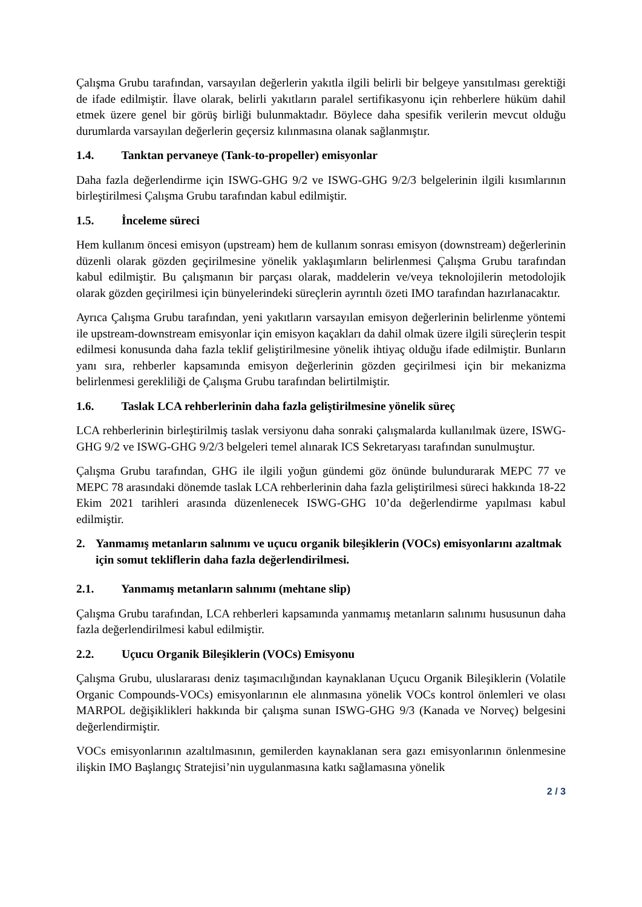Çalışma Grubu tarafından, varsayılan değerlerin yakıtla ilgili belirli bir belgeye yansıtılması gerektiği de ifade edilmiştir. İlave olarak, belirli yakıtların paralel sertifikasyonu için rehberlere hüküm dahil etmek üzere genel bir görüş birliği bulunmaktadır. Böylece daha spesifik verilerin mevcut olduğu durumlarda varsayılan değerlerin geçersiz kılınmasına olanak sağlanmıştır.
1.4. Tanktan pervaneye (Tank-to-propeller) emisyonlar
Daha fazla değerlendirme için ISWG-GHG 9/2 ve ISWG-GHG 9/2/3 belgelerinin ilgili kısımlarının birleştirilmesi Çalışma Grubu tarafından kabul edilmiştir.
1.5. İnceleme süreci
Hem kullanım öncesi emisyon (upstream) hem de kullanım sonrası emisyon (downstream) değerlerinin düzenli olarak gözden geçirilmesine yönelik yaklaşımların belirlenmesi Çalışma Grubu tarafından kabul edilmiştir. Bu çalışmanın bir parçası olarak, maddelerin ve/veya teknolojilerin metodolojik olarak gözden geçirilmesi için bünyelerindeki süreçlerin ayrıntılı özeti IMO tarafından hazırlanacaktır.
Ayrıca Çalışma Grubu tarafından, yeni yakıtların varsayılan emisyon değerlerinin belirlenme yöntemi ile upstream-downstream emisyonlar için emisyon kaçakları da dahil olmak üzere ilgili süreçlerin tespit edilmesi konusunda daha fazla teklif geliştirilmesine yönelik ihtiyaç olduğu ifade edilmiştir. Bunların yanı sıra, rehberler kapsamında emisyon değerlerinin gözden geçirilmesi için bir mekanizma belirlenmesi gerekliliği de Çalışma Grubu tarafından belirtilmiştir.
1.6. Taslak LCA rehberlerinin daha fazla geliştirilmesine yönelik süreç
LCA rehberlerinin birleştirilmiş taslak versiyonu daha sonraki çalışmalarda kullanılmak üzere, ISWG-GHG 9/2 ve ISWG-GHG 9/2/3 belgeleri temel alınarak ICS Sekretaryası tarafından sunulmuştur.
Çalışma Grubu tarafından, GHG ile ilgili yoğun gündemi göz önünde bulundurarak MEPC 77 ve MEPC 78 arasındaki dönemde taslak LCA rehberlerinin daha fazla geliştirilmesi süreci hakkında 18-22 Ekim 2021 tarihleri arasında düzenlenecek ISWG-GHG 10’da değerlendirme yapılması kabul edilmiştir.
2. Yanmamış metanların salınımı ve uçucu organik bileşiklerin (VOCs) emisyonlarını azaltmak için somut tekliflerin daha fazla değerlendirilmesi.
2.1. Yanmamış metanların salınımı (mehtane slip)
Çalışma Grubu tarafından, LCA rehberleri kapsamında yanmamış metanların salınımı hususunun daha fazla değerlendirilmesi kabul edilmiştir.
2.2. Uçucu Organik Bileşiklerin (VOCs) Emisyonu
Çalışma Grubu, uluslararası deniz taşımacılığından kaynaklanan Uçucu Organik Bileşiklerin (Volatile Organic Compounds-VOCs) emisyonlarının ele alınmasına yönelik VOCs kontrol önlemleri ve olası MARPOL değişiklikleri hakkında bir çalışma sunan ISWG-GHG 9/3 (Kanada ve Norveç) belgesini değerlendirmiştir.
VOCs emisyonlarının azaltılmasının, gemilerden kaynaklanan sera gazı emisyonlarının önlenmesine ilişkin IMO Başlangıç Stratejisi’nin uygulanmasına katkı sağlamasına yönelik
2 / 3